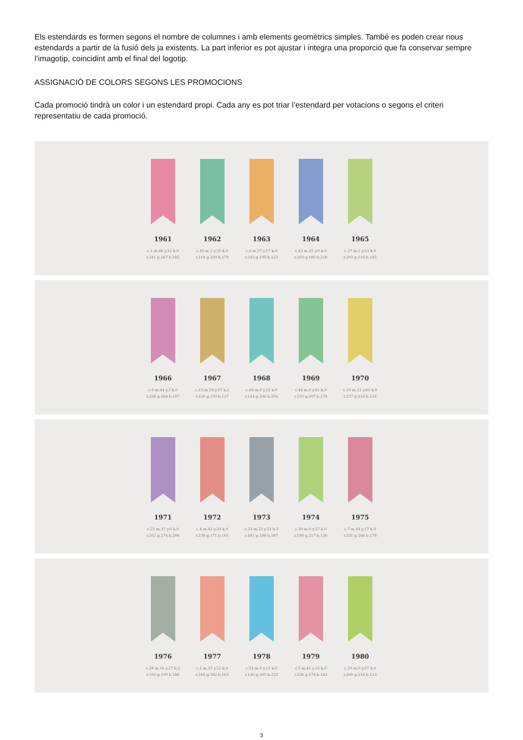Els estendards es formen segons el nombre de columnes i amb elements geomètrics simples. També es poden crear nous estendards a partir de la fusió dels ja existents. La part inferior es pot ajustar i integra una proporció que fa conservar sempre l’imagotip, coincidint amb el final del logotip.
ASSIGNACIÓ DE COLORS SEGONS LES PROMOCIONS
Cada promoció tindrà un color i un estendard propi. Cada any es pot triar l’estendard per votacions o segons el criteri representatiu de cada promoció.
1961
c.1 m.46 y.12 k.0
r.241 g.167 b.185
1962
c.49 m.2 y.35 k.0
r.144 g.200 b.179
1963
c.4 m.27 y.57 k.0
r.243 g.195 b.123
1964
c.42 m.25 y.0 k.0
r.160 g.180 b.218
1965
c.27 m.2 y.53 k.0
r.203 g.218 b.145
1966
c.9 m.44 y.3 k.0
r.228 g.168 b.197
1967
c.13 m.20 y.57 k.2
r.226 g.199 b.127
1968
c.48 m.0 y.22 k.0
r.144 g.206 b.204
1969
c.44 m.0 y.41 k.0
r.159 g.207 b.170
1970
c.10 m.11 y.61 k.0
r.237 g.218 b.124
1971
c.23 m.37 y.0 k.0
r.202 g.174 b.208
1972
c.4 m.42 y.30 k.0
r.238 g.171 b.161
1973
c.33 m.22 y.21 k.3
r.181 g.186 b.187
1974
c.30 m.0 y.57 k.0
r.198 g.217 b.136
1975
c.7 m.44 y.17 k.0
r.231 g.166 b.178
1976
c.28 m.16 y.27 k.2
r.193 g.199 b.186
1977
c.1 m.37 y.32 k.0
r.244 g.182 b.163
1978
c.51 m.0 y.11 k.0
r.130 g.205 b.223
1979
c.5 m.41 y.16 k.0
r.236 g.174 b.183
1980
c.29 m.0 y.67 k.0
r.200 g.216 b.113
3